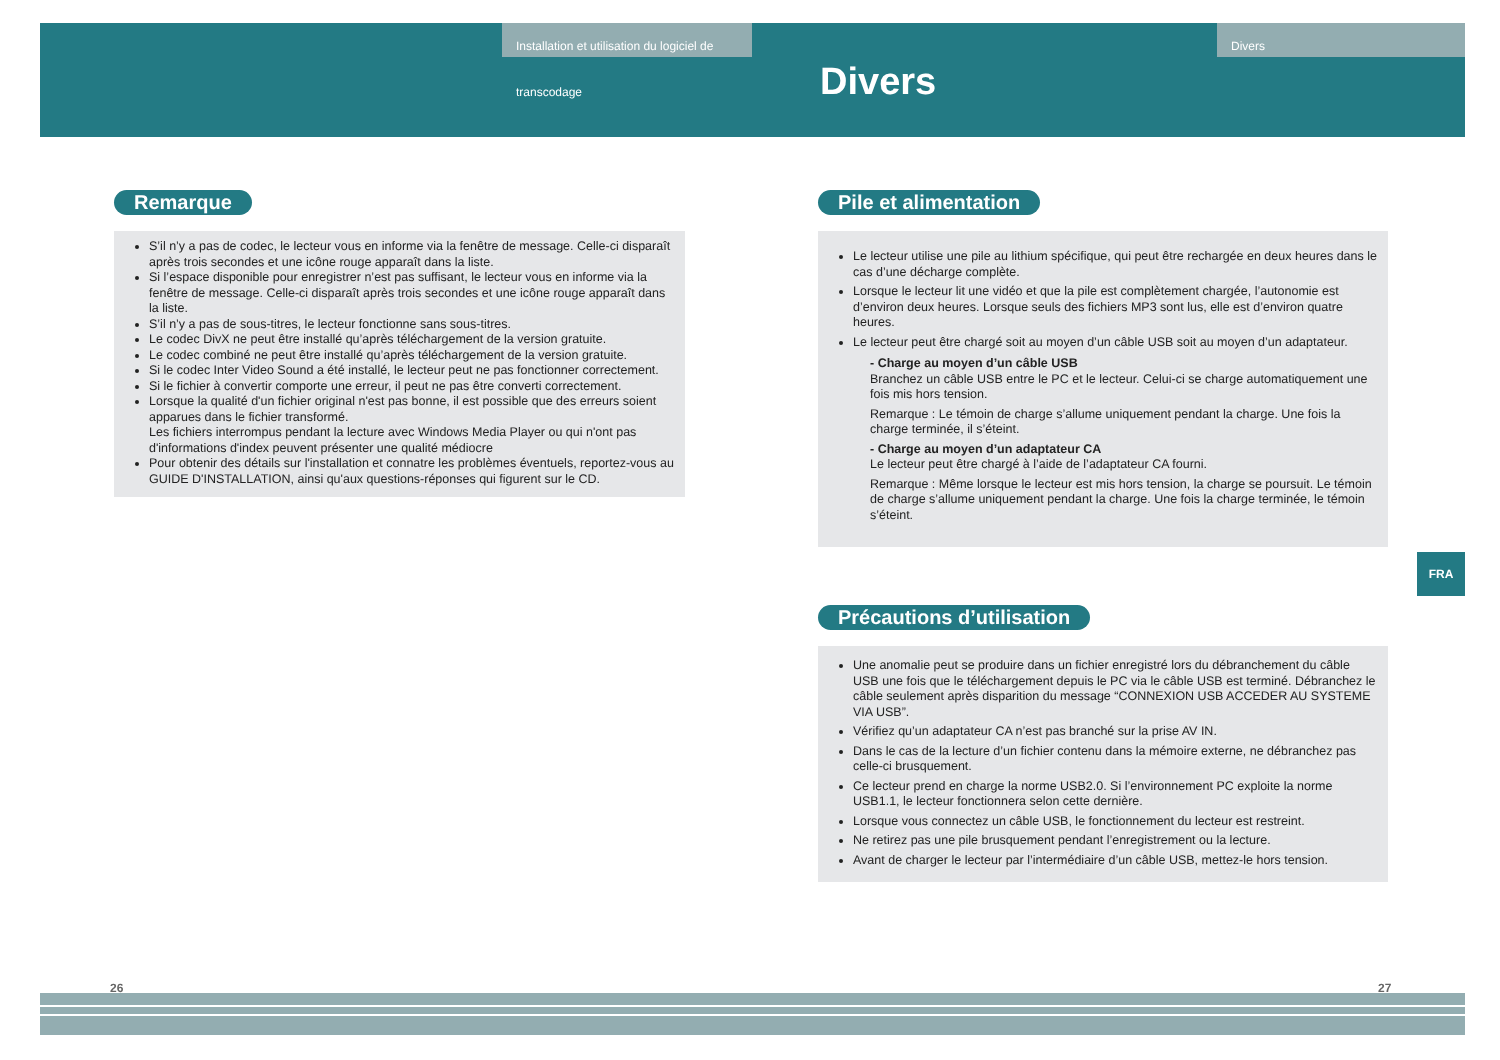Installation et utilisation du logiciel de transcodage
Divers Divers
Remarque
S’il n’y a pas de codec, le lecteur vous en informe via la fenêtre de message. Celle-ci disparaît après trois secondes et une icône rouge apparaît dans la liste.
Si l’espace disponible pour enregistrer n’est pas suffisant, le lecteur vous en informe via la fenêtre de message. Celle-ci disparaît après trois secondes et une icône rouge apparaît dans la liste.
S’il n’y a pas de sous-titres, le lecteur fonctionne sans sous-titres.
Le codec DivX ne peut être installé qu’après téléchargement de la version gratuite.
Le codec combiné ne peut être installé qu’après téléchargement de la version gratuite.
Si le codec Inter Video Sound a été installé, le lecteur peut ne pas fonctionner correctement.
Si le fichier à convertir comporte une erreur, il peut ne pas être converti correctement.
Lorsque la qualité d'un fichier original n'est pas bonne, il est possible que des erreurs soient apparues dans le fichier transformé.
Les fichiers interrompus pendant la lecture avec Windows Media Player ou qui n'ont pas d'informations d'index peuvent présenter une qualité médiocre
Pour obtenir des détails sur l'installation et connatre les problèmes éventuels, reportez-vous au GUIDE D'INSTALLATION, ainsi qu'aux questions-réponses qui figurent sur le CD.
26
Pile et alimentation
Le lecteur utilise une pile au lithium spécifique, qui peut être rechargée en deux heures dans le cas d’une décharge complète.
Lorsque le lecteur lit une vidéo et que la pile est complètement chargée, l’autonomie est d’environ deux heures. Lorsque seuls des fichiers MP3 sont lus, elle est d’environ quatre heures.
Le lecteur peut être chargé soit au moyen d’un câble USB soit au moyen d’un adaptateur.
- Charge au moyen d’un câble USB
Branchez un câble USB entre le PC et le lecteur. Celui-ci se charge automatiquement une fois mis hors tension.
Remarque : Le témoin de charge s’allume uniquement pendant la charge. Une fois la charge terminée, il s’éteint.
- Charge au moyen d’un adaptateur CA
Le lecteur peut être chargé à l’aide de l’adaptateur CA fourni.
Remarque : Même lorsque le lecteur est mis hors tension, la charge se poursuit. Le témoin de charge s’allume uniquement pendant la charge. Une fois la charge terminée, le témoin s’éteint.
Précautions d’utilisation
Une anomalie peut se produire dans un fichier enregistré lors du débranchement du câble USB une fois que le téléchargement depuis le PC via le câble USB est terminé. Débranchez le câble seulement après disparition du message “CONNEXION USB ACCEDER AU SYSTEME VIA USB”.
Vérifiez qu’un adaptateur CA n’est pas branché sur la prise AV IN.
Dans le cas de la lecture d’un fichier contenu dans la mémoire externe, ne débranchez pas celle-ci brusquement.
Ce lecteur prend en charge la norme USB2.0. Si l’environnement PC exploite la norme USB1.1, le lecteur fonctionnera selon cette dernière.
Lorsque vous connectez un câble USB, le fonctionnement du lecteur est restreint.
Ne retirez pas une pile brusquement pendant l’enregistrement ou la lecture.
Avant de charger le lecteur par l’intermédiaire d’un câble USB, mettez-le hors tension.
27
FRA